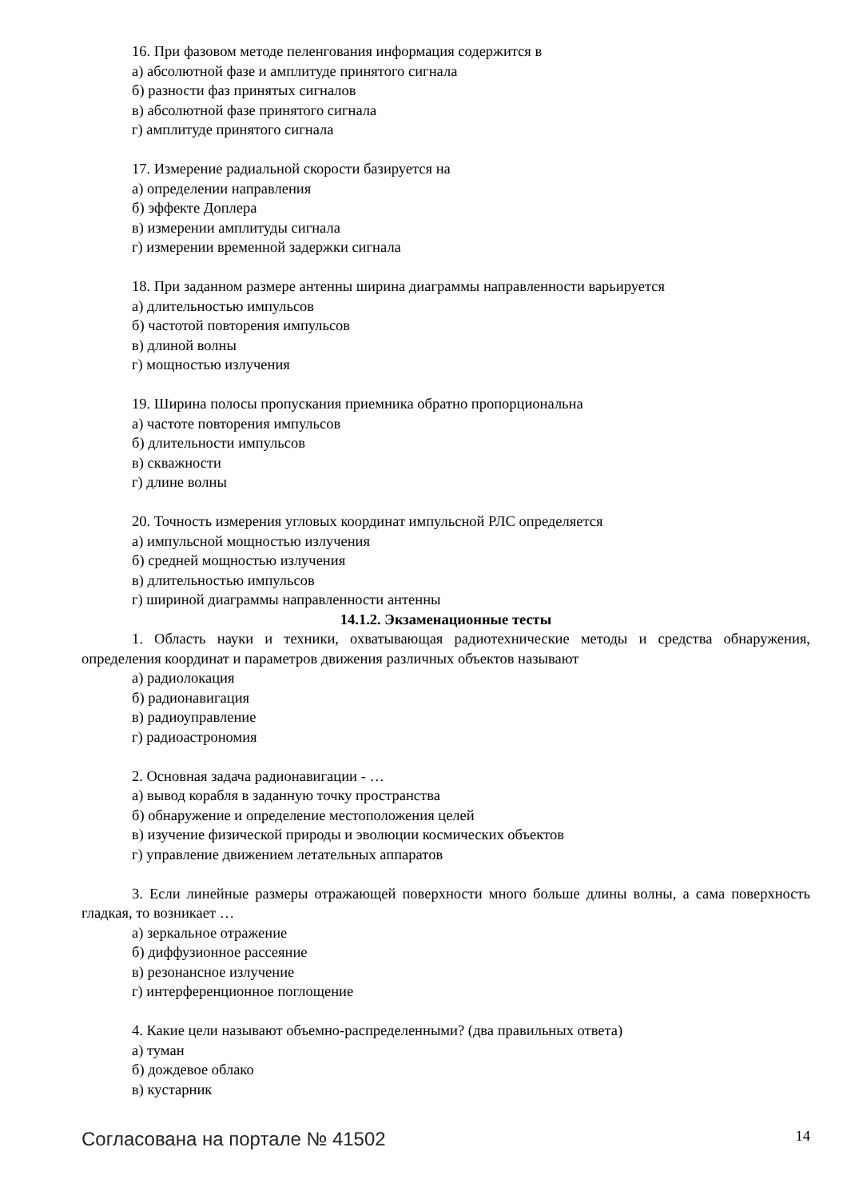16. При фазовом методе пеленгования информация содержится в
а) абсолютной фазе и амплитуде принятого сигнала
б) разности фаз принятых сигналов
в) абсолютной фазе принятого сигнала
г) амплитуде принятого сигнала
17. Измерение радиальной скорости базируется на
а) определении направления
б) эффекте Доплера
в) измерении амплитуды сигнала
г) измерении временной задержки сигнала
18. При заданном размере антенны ширина диаграммы направленности варьируется
а) длительностью импульсов
б) частотой повторения импульсов
в) длиной волны
г) мощностью излучения
19. Ширина полосы пропускания приемника обратно пропорциональна
а) частоте повторения импульсов
б) длительности импульсов
в) скважности
г) длине волны
20. Точность измерения угловых координат импульсной РЛС определяется
а) импульсной мощностью излучения
б) средней мощностью излучения
в) длительностью импульсов
г) шириной диаграммы направленности антенны
14.1.2. Экзаменационные тесты
1. Область науки и техники, охватывающая радиотехнические методы и средства обнаружения, определения координат и параметров движения различных объектов называют
а) радиолокация
б) радионавигация
в) радиоуправление
г) радиоастрономия
2. Основная задача радионавигации - …
а) вывод корабля в заданную точку пространства
б) обнаружение и определение местоположения целей
в) изучение физической природы и эволюции космических объектов
г) управление движением летательных аппаратов
3. Если линейные размеры отражающей поверхности много больше длины волны, а сама поверхность гладкая, то возникает …
а) зеркальное отражение
б) диффузионное рассеяние
в) резонансное излучение
г) интерференционное поглощение
4. Какие цели называют объемно-распределенными? (два правильных ответа)
а) туман
б) дождевое облако
в) кустарник
Согласована на портале № 41502 14